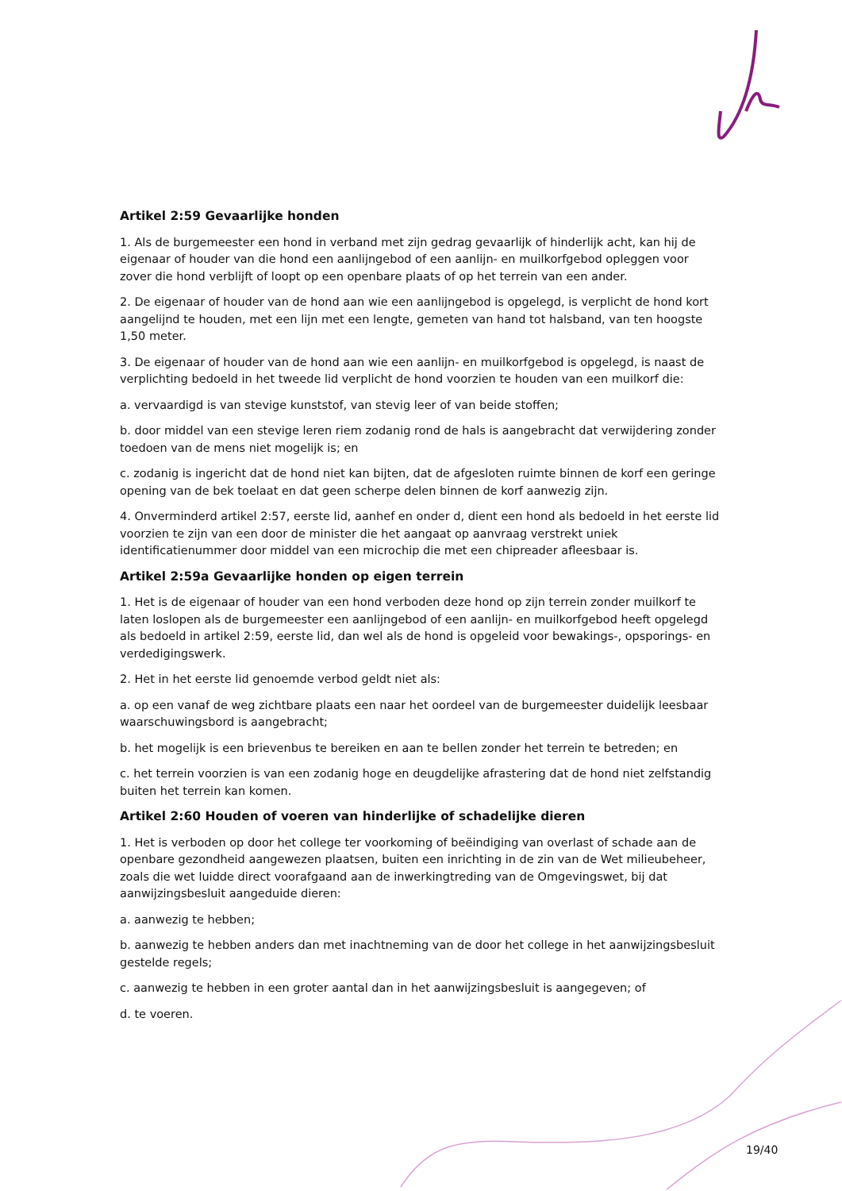Artikel 2:59 Gevaarlijke honden
1. Als de burgemeester een hond in verband met zijn gedrag gevaarlijk of hinderlijk acht, kan hij de eigenaar of houder van die hond een aanlijngebod of een aanlijn- en muilkorfgebod opleggen voor zover die hond verblijft of loopt op een openbare plaats of op het terrein van een ander.
2. De eigenaar of houder van de hond aan wie een aanlijngebod is opgelegd, is verplicht de hond kort aangelijnd te houden, met een lijn met een lengte, gemeten van hand tot halsband, van ten hoogste 1,50 meter.
3. De eigenaar of houder van de hond aan wie een aanlijn- en muilkorfgebod is opgelegd, is naast de verplichting bedoeld in het tweede lid verplicht de hond voorzien te houden van een muilkorf die:
a. vervaardigd is van stevige kunststof, van stevig leer of van beide stoffen;
b. door middel van een stevige leren riem zodanig rond de hals is aangebracht dat verwijdering zonder toedoen van de mens niet mogelijk is; en
c. zodanig is ingericht dat de hond niet kan bijten, dat de afgesloten ruimte binnen de korf een geringe opening van de bek toelaat en dat geen scherpe delen binnen de korf aanwezig zijn.
4. Onverminderd artikel 2:57, eerste lid, aanhef en onder d, dient een hond als bedoeld in het eerste lid voorzien te zijn van een door de minister die het aangaat op aanvraag verstrekt uniek identificatienummer door middel van een microchip die met een chipreader afleesbaar is.
Artikel 2:59a Gevaarlijke honden op eigen terrein
1. Het is de eigenaar of houder van een hond verboden deze hond op zijn terrein zonder muilkorf te laten loslopen als de burgemeester een aanlijngebod of een aanlijn- en muilkorfgebod heeft opgelegd als bedoeld in artikel 2:59, eerste lid, dan wel als de hond is opgeleid voor bewakings-, opsporings- en verdedigingswerk.
2. Het in het eerste lid genoemde verbod geldt niet als:
a. op een vanaf de weg zichtbare plaats een naar het oordeel van de burgemeester duidelijk leesbaar waarschuwingsbord is aangebracht;
b. het mogelijk is een brievenbus te bereiken en aan te bellen zonder het terrein te betreden; en
c. het terrein voorzien is van een zodanig hoge en deugdelijke afrastering dat de hond niet zelfstandig buiten het terrein kan komen.
Artikel 2:60 Houden of voeren van hinderlijke of schadelijke dieren
1. Het is verboden op door het college ter voorkoming of beëindiging van overlast of schade aan de openbare gezondheid aangewezen plaatsen, buiten een inrichting in de zin van de Wet milieubeheer, zoals die wet luidde direct voorafgaand aan de inwerkingtreding van de Omgevingswet, bij dat aanwijzingsbesluit aangeduide dieren:
a. aanwezig te hebben;
b. aanwezig te hebben anders dan met inachtneming van de door het college in het aanwijzingsbesluit gestelde regels;
c. aanwezig te hebben in een groter aantal dan in het aanwijzingsbesluit is aangegeven; of
d. te voeren.
19/40